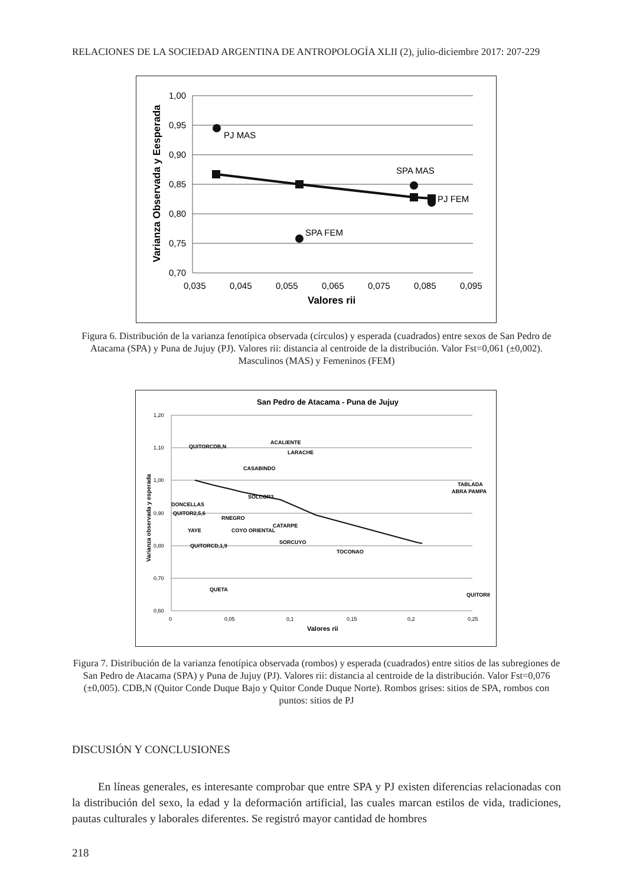RELACIONES DE LA SOCIEDAD ARGENTINA DE ANTROPOLOGÍA XLII (2), julio-diciembre 2017: 207-229
1,00
0,95
0,90
0,85
0,80
0,75
0,70
0,035
0,045
0,055
0,065
0,075
0,085
0,095
Valores rii
Varianza Observada y Eesperada
PJ MAS
SPA MAS
PJ FEM
SPA FEM
Figura 6. Distribución de la varianza fenotípica observada (círculos) y esperada (cuadrados) entre sexos de San Pedro de Atacama (SPA) y Puna de Jujuy (PJ). Valores rii: distancia al centroide de la distribución. Valor Fst=0,061 (±0,002). Masculinos (MAS) y Femeninos (FEM)
San Pedro de Atacama - Puna de Jujuy
1,20
1,10
1,00
0,90
0,80
0,70
0,60
0
0,05
0,1
0,15
0,2
0,25
Valores rii
Varianza observada y esperada
QUITORCDB,N
ACALIENTE
LARACHE
CASABINDO
SOLCOR3
TABLADA
ABRA PAMPA
DONCELLAS
QUITOR2,5,6
RNEGRO
CATARPE
YAYE
COYO ORIENTAL
SORCUYO
QUITORCD,1,9
TOCONAO
QUITOR8
QUETA
Figura 7. Distribución de la varianza fenotípica observada (rombos) y esperada (cuadrados) entre sitios de las subregiones de San Pedro de Atacama (SPA) y Puna de Jujuy (PJ). Valores rii: distancia al centroide de la distribución. Valor Fst=0,076 (±0,005). CDB,N (Quitor Conde Duque Bajo y Quitor Conde Duque Norte). Rombos grises: sitios de SPA, rombos con puntos: sitios de PJ
DISCUSIÓN Y CONCLUSIONES
En líneas generales, es interesante comprobar que entre SPA y PJ existen diferencias relacionadas con la distribución del sexo, la edad y la deformación artificial, las cuales marcan estilos de vida, tradiciones, pautas culturales y laborales diferentes. Se registró mayor cantidad de hombres
218